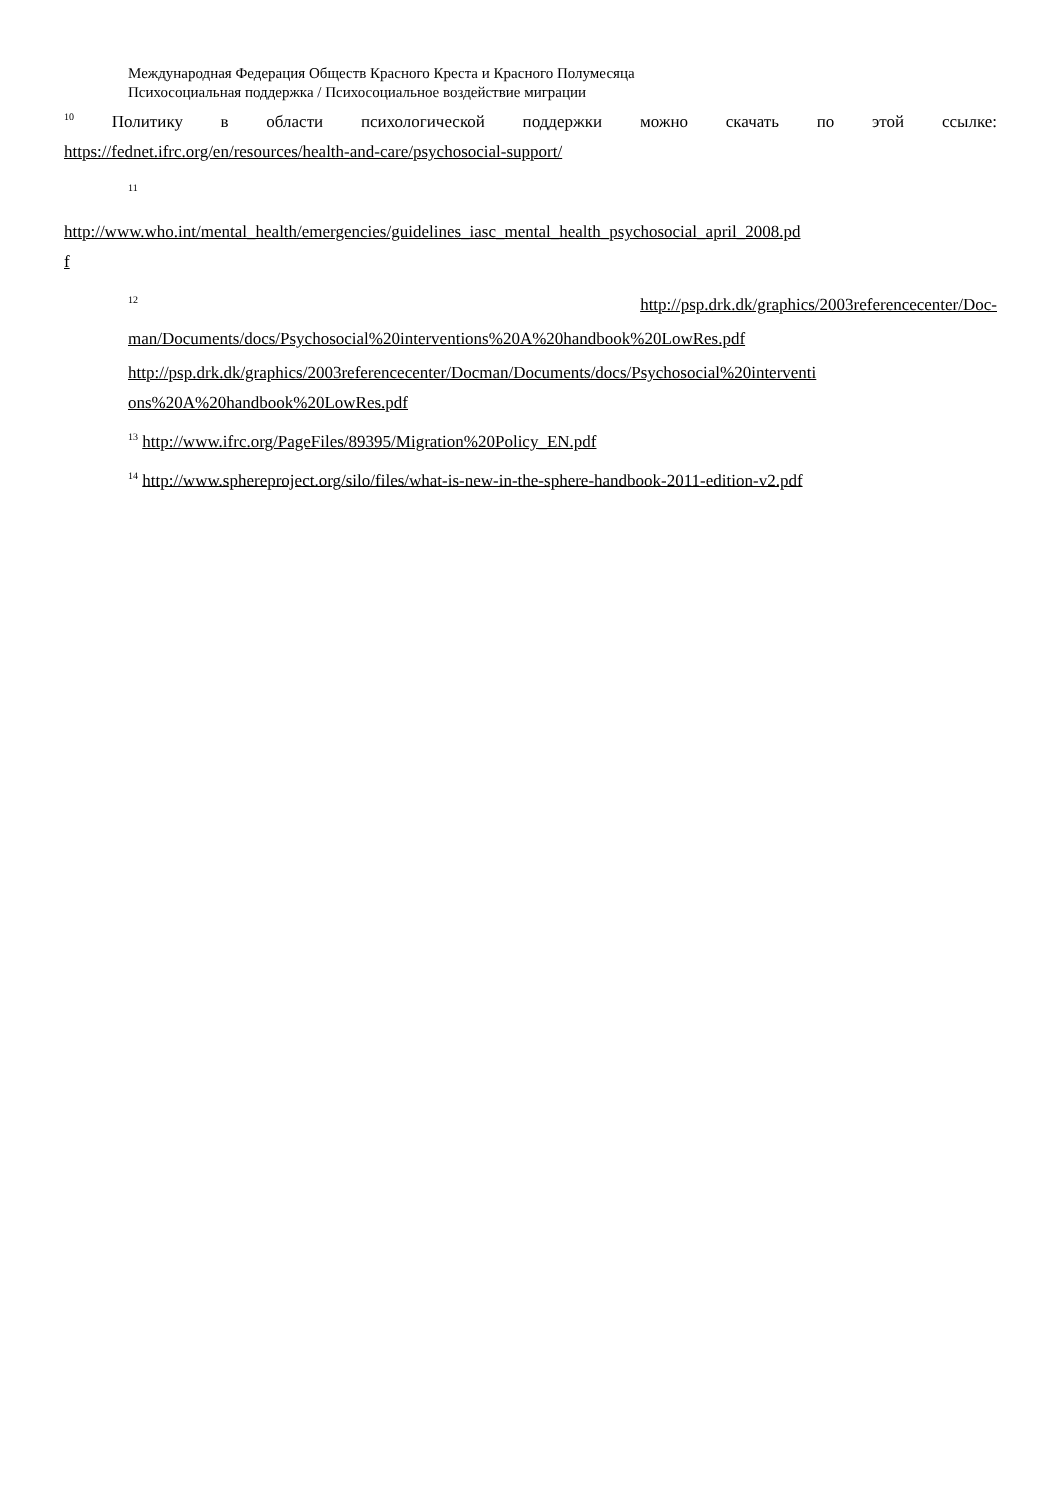Международная Федерация Обществ Красного Креста и Красного Полумесяца
Психосоциальная поддержка / Психосоциальное воздействие миграции
<sup>10</sup> Политику в области психологической поддержки можно скачать по этой ссылке:
https://fednet.ifrc.org/en/resources/health-and-care/psychosocial-support/
<sup>11</sup>
http://www.who.int/mental_health/emergencies/guidelines_iasc_mental_health_psychosocial_april_2008.pd
f
<sup>12</sup> http://psp.drk.dk/graphics/2003referencecenter/Doc-
man/Documents/docs/Psychosocial%20interventions%20A%20handbook%20LowRes.pdf
http://psp.drk.dk/graphics/2003referencecenter/Docman/Documents/docs/Psychosocial%20interventi
ons%20A%20handbook%20LowRes.pdf
<sup>13</sup> http://www.ifrc.org/PageFiles/89395/Migration%20Policy_EN.pdf
<sup>14</sup> http://www.sphereproject.org/silo/files/what-is-new-in-the-sphere-handbook-2011-edition-v2.pdf